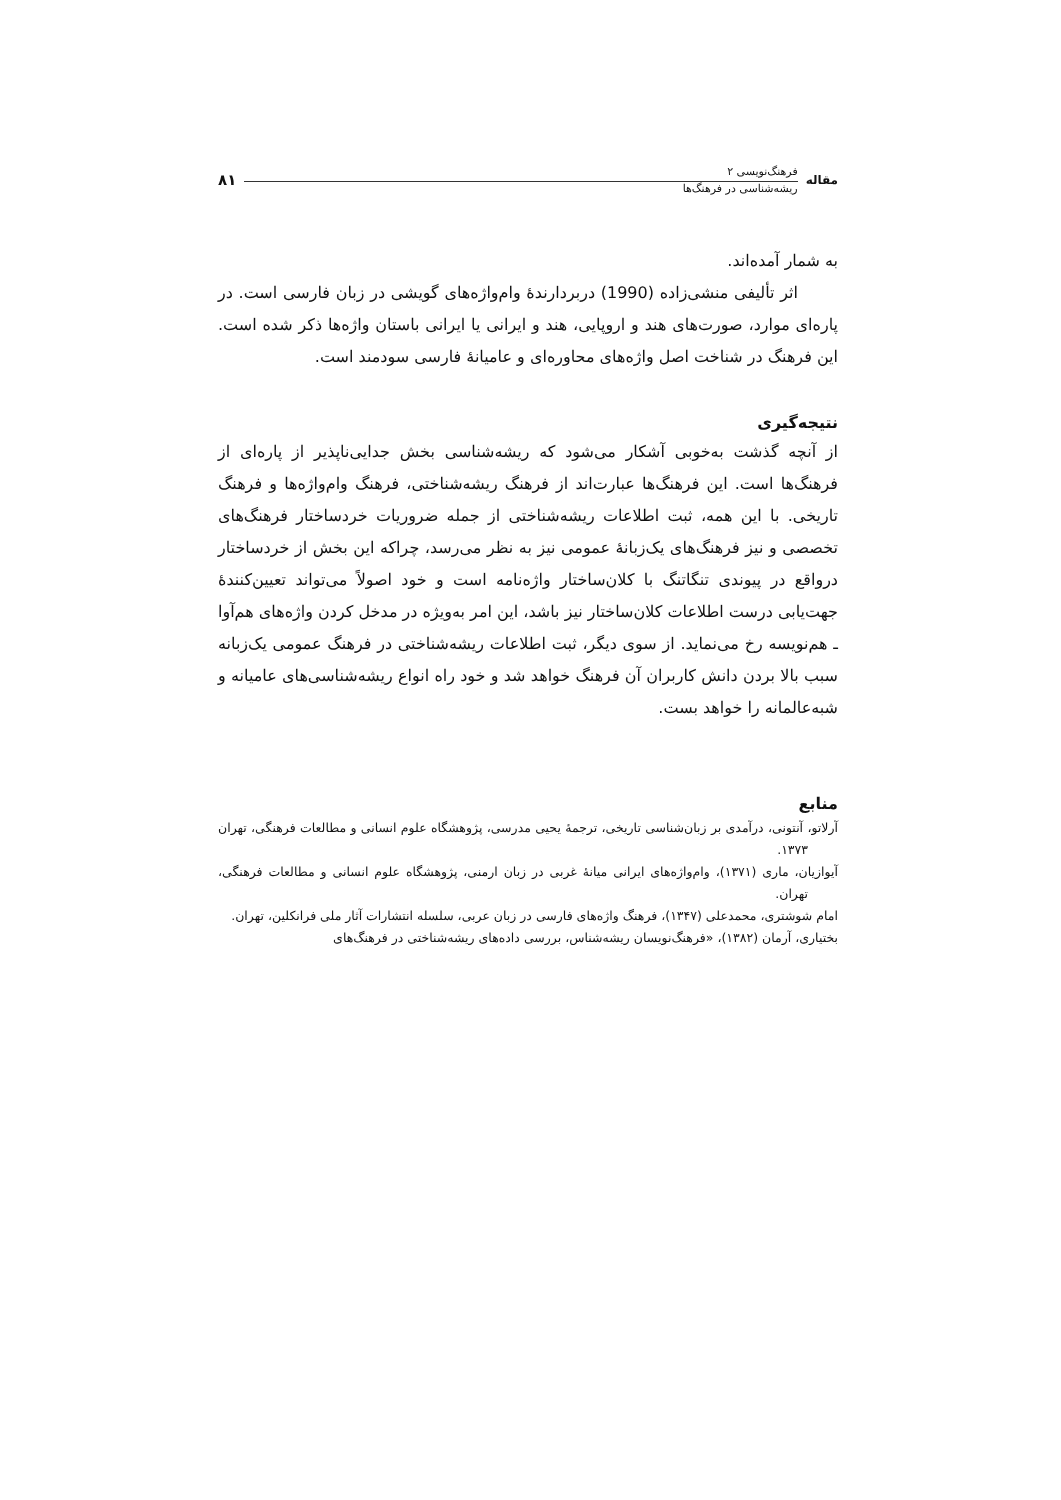مقاله
فرهنگ‌نویسی ۲
ریشه‌شناسی در فرهنگ‌ها
۸۱
به شمار آمده‌اند.
اثر تألیفی منشی‌زاده (1990) دربردارندهٔ وام‌واژه‌های گویشی در زبان فارسی است. در پاره‌ای موارد، صورت‌های هند و اروپایی، هند و ایرانی یا ایرانی باستان واژه‌ها ذکر شده است. این فرهنگ در شناخت اصل واژه‌های محاوره‌ای و عامیانهٔ فارسی سودمند است.
نتیجه‌گیری
از آنچه گذشت به‌خوبی آشکار می‌شود که ریشه‌شناسی بخش جدایی‌ناپذیر از پاره‌ای از فرهنگ‌ها است. این فرهنگ‌ها عبارت‌اند از فرهنگ ریشه‌شناختی، فرهنگ وام‌واژه‌ها و فرهنگ تاریخی. با این همه، ثبت اطلاعات ریشه‌شناختی از جمله ضروریات خردساختار فرهنگ‌های تخصصی و نیز فرهنگ‌های یک‌زبانهٔ عمومی نیز به نظر می‌رسد، چراکه این بخش از خردساختار درواقع در پیوندی تنگاتنگ با کلان‌ساختار واژه‌نامه است و خود اصولاً می‌تواند تعیین‌کنندهٔ جهت‌یابی درست اطلاعات کلان‌ساختار نیز باشد، این امر به‌ویژه در مدخل کردن واژه‌های هم‌آوا ـ هم‌نویسه رخ می‌نماید. از سوی دیگر، ثبت اطلاعات ریشه‌شناختی در فرهنگ عمومی یک‌زبانه سبب بالا بردن دانش کاربران آن فرهنگ خواهد شد و خود راه انواع ریشه‌شناسی‌های عامیانه و شبه‌عالمانه را خواهد بست.
منابع
آرلاتو، آنتونی، درآمدی بر زبان‌شناسی تاریخی، ترجمهٔ یحیی مدرسی، پژوهشگاه علوم انسانی و مطالعات فرهنگی، تهران ۱۳۷۳.
آیوازیان، ماری (۱۳۷۱)، وام‌واژه‌های ایرانی میانهٔ غربی در زبان ارمنی، پژوهشگاه علوم انسانی و مطالعات فرهنگی، تهران.
امام شوشتری، محمدعلی (۱۳۴۷)، فرهنگ واژه‌های فارسی در زبان عربی، سلسله انتشارات آثار ملی فرانکلین، تهران.
بختیاری، آرمان (۱۳۸۲)، «فرهنگ‌نویسان ریشه‌شناس، بررسی داده‌های ریشه‌شناختی در فرهنگ‌های